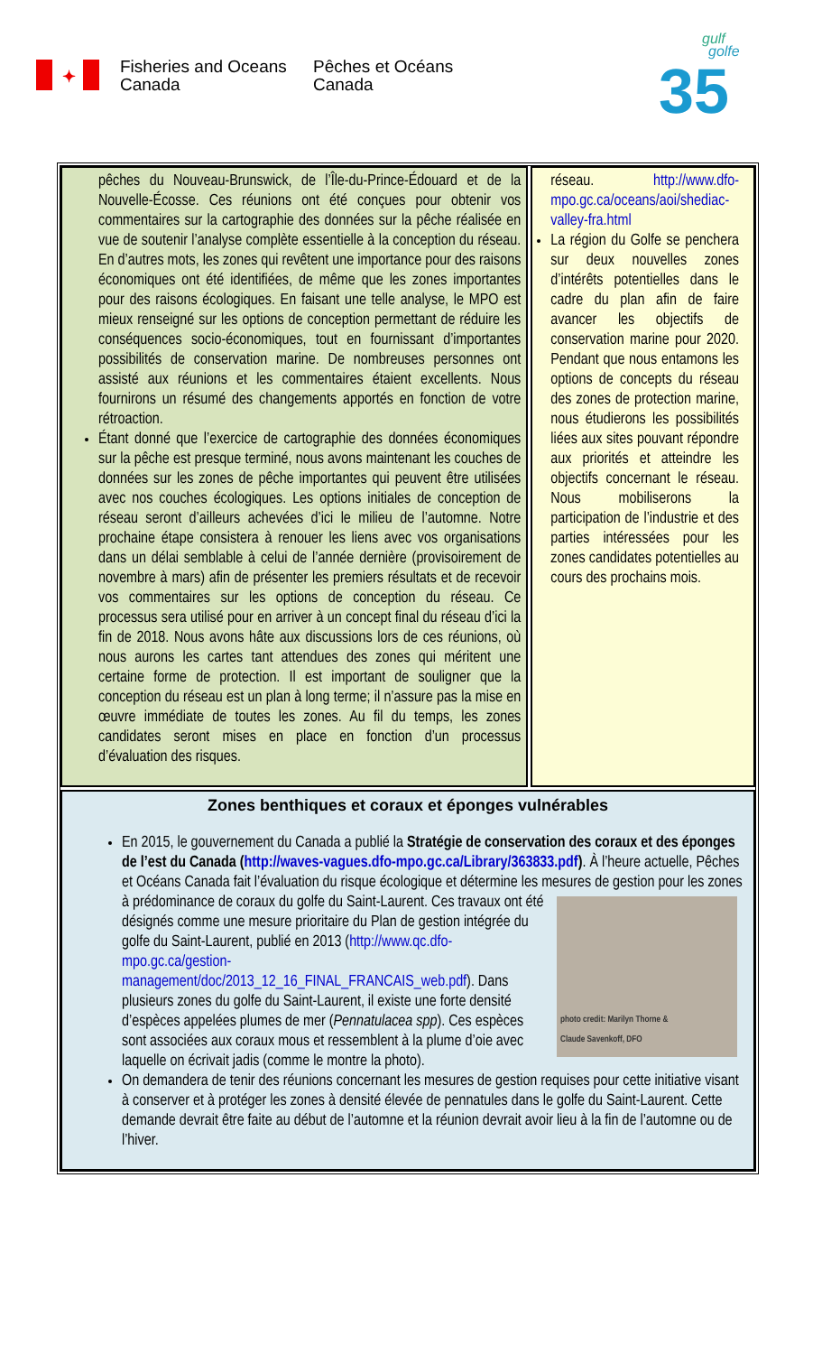✦
Fisheries and Oceans
Canada
Pêches et Océans
Canada
gulf
golfe
35
pêches du Nouveau-Brunswick, de l’Île-du-Prince-Édouard et de la Nouvelle-Écosse. Ces réunions ont été conçues pour obtenir vos commentaires sur la cartographie des données sur la pêche réalisée en vue de soutenir l’analyse complète essentielle à la conception du réseau. En d’autres mots, les zones qui revêtent une importance pour des raisons économiques ont été identifiées, de même que les zones importantes pour des raisons écologiques. En faisant une telle analyse, le MPO est mieux renseigné sur les options de conception permettant de réduire les conséquences socio-économiques, tout en fournissant d’importantes possibilités de conservation marine. De nombreuses personnes ont assisté aux réunions et les commentaires étaient excellents. Nous fournirons un résumé des changements apportés en fonction de votre rétroaction.
Étant donné que l’exercice de cartographie des données économiques sur la pêche est presque terminé, nous avons maintenant les couches de données sur les zones de pêche importantes qui peuvent être utilisées avec nos couches écologiques. Les options initiales de conception de réseau seront d’ailleurs achevées d’ici le milieu de l’automne. Notre prochaine étape consistera à renouer les liens avec vos organisations dans un délai semblable à celui de l’année dernière (provisoirement de novembre à mars) afin de présenter les premiers résultats et de recevoir vos commentaires sur les options de conception du réseau. Ce processus sera utilisé pour en arriver à un concept final du réseau d’ici la fin de 2018. Nous avons hâte aux discussions lors de ces réunions, où nous aurons les cartes tant attendues des zones qui méritent une certaine forme de protection. Il est important de souligner que la conception du réseau est un plan à long terme; il n’assure pas la mise en œuvre immédiate de toutes les zones. Au fil du temps, les zones candidates seront mises en place en fonction d’un processus d’évaluation des risques.
réseau. http://www.dfo-mpo.gc.ca/oceans/aoi/shediac-valley-fra.html
La région du Golfe se penchera sur deux nouvelles zones d’intérêts potentielles dans le cadre du plan afin de faire avancer les objectifs de conservation marine pour 2020. Pendant que nous entamons les options de concepts du réseau des zones de protection marine, nous étudierons les possibilités liées aux sites pouvant répondre aux priorités et atteindre les objectifs concernant le réseau. Nous mobiliserons la participation de l’industrie et des parties intéressées pour les zones candidates potentielles au cours des prochains mois.
Zones benthiques et coraux et éponges vulnérables
En 2015, le gouvernement du Canada a publié la Stratégie de conservation des coraux et des éponges de l’est du Canada (http://waves-vagues.dfo-mpo.gc.ca/Library/363833.pdf). À l’heure actuelle, Pêches et Océans Canada fait l’évaluation du risque écologique et détermine les mesures de gestion pour les zones à prédominance de coraux du golfe du Saint-Laurent. Ces travaux ont été
photo credit: Marilyn Thorne &
Claude Savenkoff, DFO
désignés comme une mesure prioritaire du Plan de gestion intégrée du golfe du Saint-Laurent, publié en 2013 (http://www.qc.dfo-mpo.gc.ca/gestion-management/doc/2013_12_16_FINAL_FRANCAIS_web.pdf). Dans plusieurs zones du golfe du Saint-Laurent, il existe une forte densité d’espèces appelées plumes de mer (Pennatulacea spp). Ces espèces sont associées aux coraux mous et ressemblent à la plume d’oie avec laquelle on écrivait jadis (comme le montre la photo).
On demandera de tenir des réunions concernant les mesures de gestion requises pour cette initiative visant à conserver et à protéger les zones à densité élevée de pennatules dans le golfe du Saint-Laurent. Cette demande devrait être faite au début de l’automne et la réunion devrait avoir lieu à la fin de l’automne ou de l’hiver.